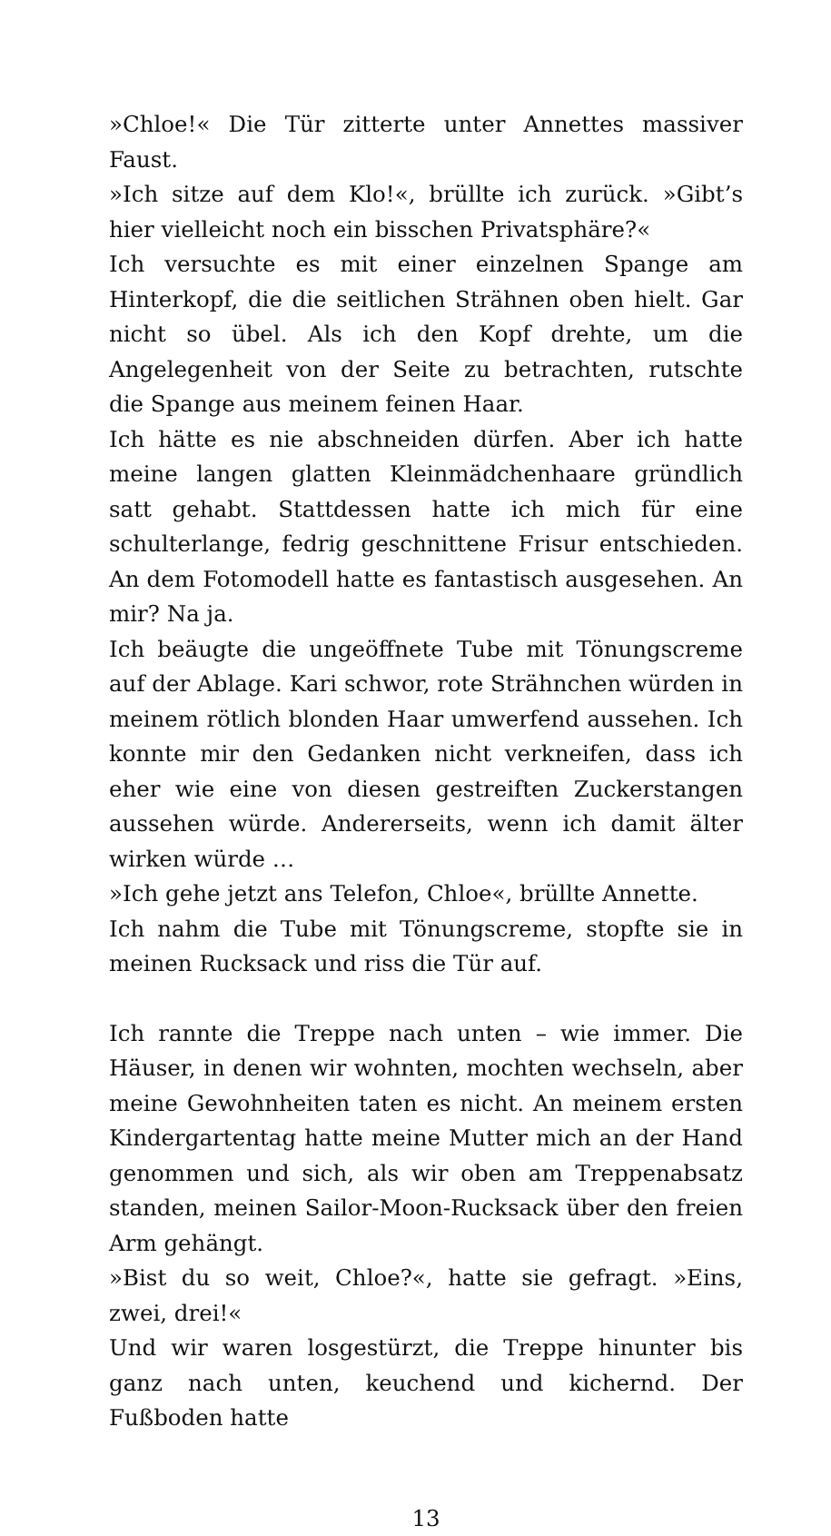»Chloe!« Die Tür zitterte unter Annettes massiver Faust.
»Ich sitze auf dem Klo!«, brüllte ich zurück. »Gibt’s hier vielleicht noch ein bisschen Privatsphäre?«
Ich versuchte es mit einer einzelnen Spange am Hinterkopf, die die seitlichen Strähnen oben hielt. Gar nicht so übel. Als ich den Kopf drehte, um die Angelegenheit von der Seite zu betrachten, rutschte die Spange aus meinem feinen Haar.
Ich hätte es nie abschneiden dürfen. Aber ich hatte meine langen glatten Kleinmädchenhaare gründlich satt gehabt. Stattdessen hatte ich mich für eine schulterlange, fedrig geschnittene Frisur entschieden. An dem Fotomodell hatte es fantastisch ausgesehen. An mir? Na ja.
Ich beäugte die ungeöffnete Tube mit Tönungscreme auf der Ablage. Kari schwor, rote Strähnchen würden in meinem rötlich blonden Haar umwerfend aussehen. Ich konnte mir den Gedanken nicht verkneifen, dass ich eher wie eine von diesen gestreiften Zuckerstangen aussehen würde. Andererseits, wenn ich damit älter wirken würde …
»Ich gehe jetzt ans Telefon, Chloe«, brüllte Annette.
Ich nahm die Tube mit Tönungscreme, stopfte sie in meinen Rucksack und riss die Tür auf.
Ich rannte die Treppe nach unten – wie immer. Die Häuser, in denen wir wohnten, mochten wechseln, aber meine Gewohnheiten taten es nicht. An meinem ersten Kindergartentag hatte meine Mutter mich an der Hand genommen und sich, als wir oben am Treppenabsatz standen, meinen Sailor-Moon-Rucksack über den freien Arm gehängt.
»Bist du so weit, Chloe?«, hatte sie gefragt. »Eins, zwei, drei!«
Und wir waren losgestürzt, die Treppe hinunter bis ganz nach unten, keuchend und kichernd. Der Fußboden hatte
13